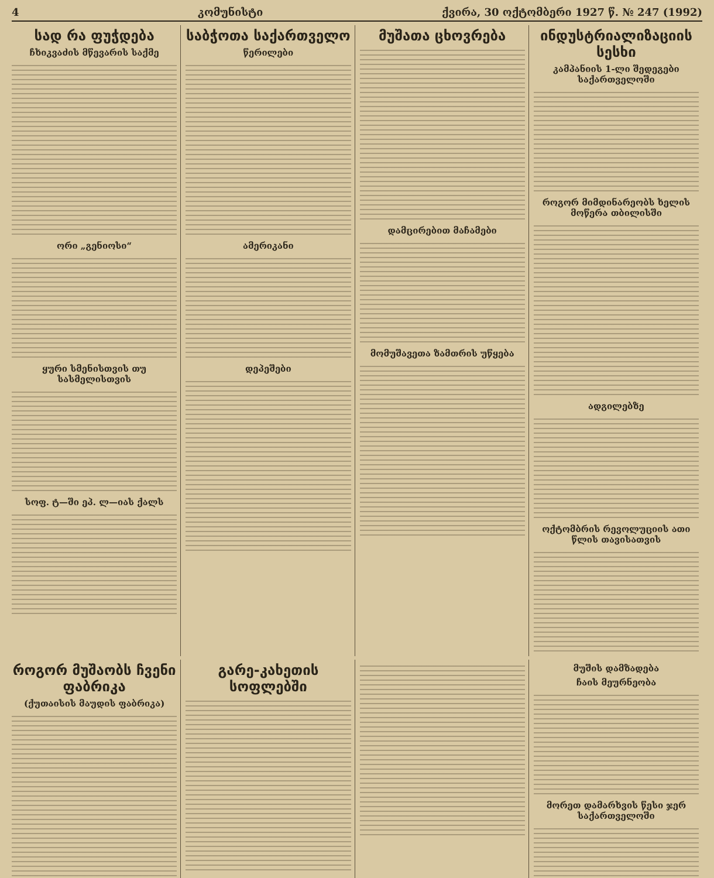4 კომუნისტი ქვირა, 30 ოქტომბერი 1927 წ. № 247 (1992)
სად რა ფუჭდება
ჩხიკვაძის მწევარის საქმე
ორი „გენიოსი“
ყური სმენისთვის თუ სასმელისთვის
სოფ. ტ—ში ეპ. ლ—იას ქალს
საბჭოთა საქართველო
წერილები
ამერიკანი
დეპეშები
მუშათა ცხოვრება
დამცირებით მაჩამები
მომუშავეთა ზამთრის უწყება
ინდუსტრიალიზაციის სესხი
კამპანიის 1-ლი შედეგები საქართველოში
როგორ მიმდინარეობს ხელის მოწერა თბილისში
ადგილებზე
ოქტომბრის რევოლუციის ათი წლის თავისათვის
როგორ მუშაობს ჩვენი ფაბრიკა
(ქუთაისის მაუდის ფაბრიკა)
გარე-კახეთის სოფლებში
მუშის დამზადება
ჩაის მეურნეობა
მორეთ დამარხვის წესი ჯერ საქართველოში